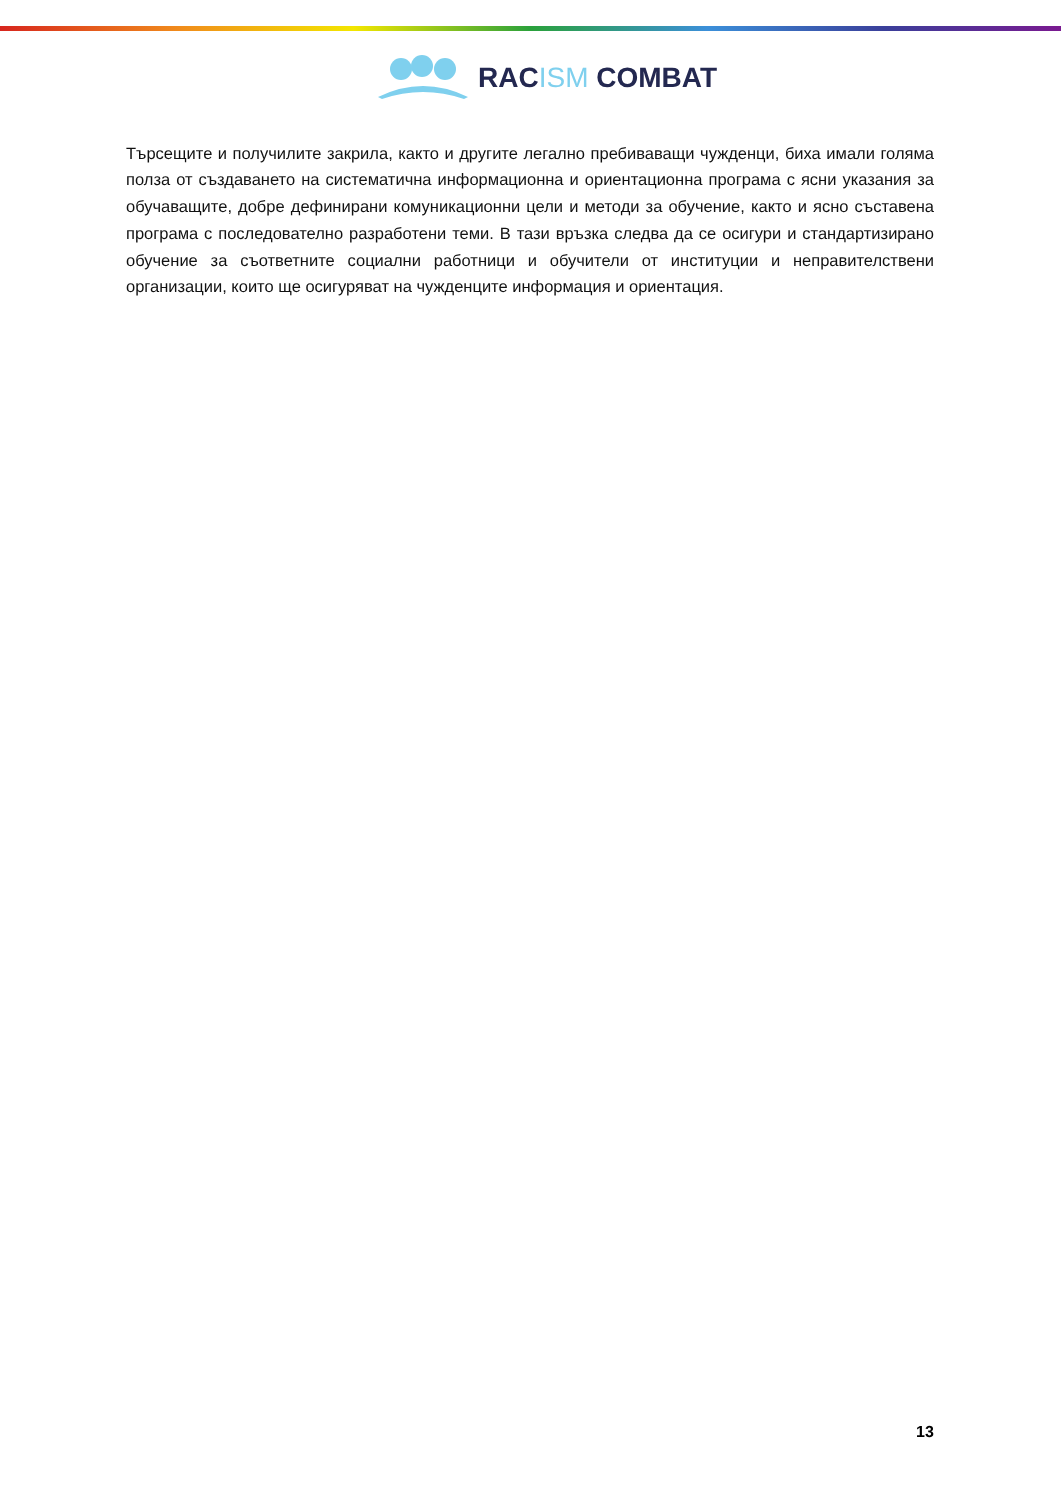RACISM COMBAT
Търсещите и получилите закрила, както и другите легално пребиваващи чужденци, биха имали голяма полза от създаването на систематична информационна и ориентационна програма с ясни указания за обучаващите, добре дефинирани комуникационни цели и методи за обучение, както и ясно съставена програма с последователно разработени теми. В тази връзка следва да се осигури и стандартизирано обучение за съответните социални работници и обучители от институции и неправителствени организации, които ще осигуряват на чужденците информация и ориентация.
13